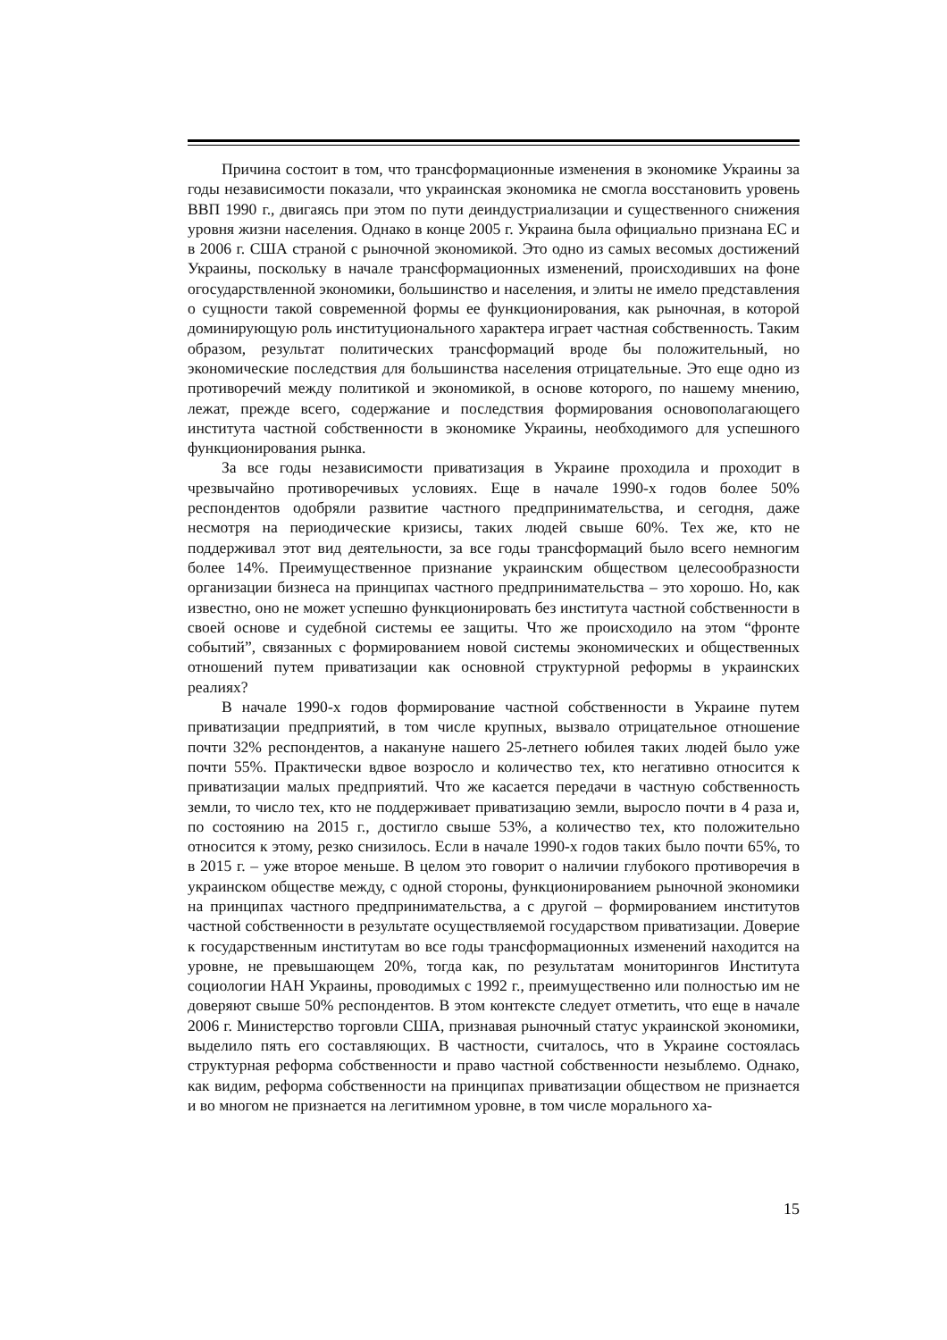Причина состоит в том, что трансформационные изменения в экономике Украины за годы независимости показали, что украинская экономика не смогла восстановить уровень ВВП 1990 г., двигаясь при этом по пути деиндустриализации и существенного снижения уровня жизни населения. Однако в конце 2005 г. Украина была официально признана ЕС и в 2006 г. США страной с рыночной экономикой. Это одно из самых весомых достижений Украины, поскольку в начале трансформационных изменений, происходивших на фоне огосударствленной экономики, большинство и населения, и элиты не имело представления о сущности такой современной формы ее функционирования, как рыночная, в которой доминирующую роль институционального характера играет частная собственность. Таким образом, результат политических трансформаций вроде бы положительный, но экономические последствия для большинства населения отрицательные. Это еще одно из противоречий между политикой и экономикой, в основе которого, по нашему мнению, лежат, прежде всего, содержание и последствия формирования основополагающего института частной собственности в экономике Украины, необходимого для успешного функционирования рынка.
За все годы независимости приватизация в Украине проходила и проходит в чрезвычайно противоречивых условиях. Еще в начале 1990-х годов более 50% респондентов одобряли развитие частного предпринимательства, и сегодня, даже несмотря на периодические кризисы, таких людей свыше 60%. Тех же, кто не поддерживал этот вид деятельности, за все годы трансформаций было всего немногим более 14%. Преимущественное признание украинским обществом целесообразности организации бизнеса на принципах частного предпринимательства – это хорошо. Но, как известно, оно не может успешно функционировать без института частной собственности в своей основе и судебной системы ее защиты. Что же происходило на этом “фронте событий”, связанных с формированием новой системы экономических и общественных отношений путем приватизации как основной структурной реформы в украинских реалиях?
В начале 1990-х годов формирование частной собственности в Украине путем приватизации предприятий, в том числе крупных, вызвало отрицательное отношение почти 32% респондентов, а накануне нашего 25-летнего юбилея таких людей было уже почти 55%. Практически вдвое возросло и количество тех, кто негативно относится к приватизации малых предприятий. Что же касается передачи в частную собственность земли, то число тех, кто не поддерживает приватизацию земли, выросло почти в 4 раза и, по состоянию на 2015 г., достигло свыше 53%, а количество тех, кто положительно относится к этому, резко снизилось. Если в начале 1990-х годов таких было почти 65%, то в 2015 г. – уже второе меньше. В целом это говорит о наличии глубокого противоречия в украинском обществе между, с одной стороны, функционированием рыночной экономики на принципах частного предпринимательства, а с другой – формированием институтов частной собственности в результате осуществляемой государством приватизации. Доверие к государственным институтам во все годы трансформационных изменений находится на уровне, не превышающем 20%, тогда как, по результатам мониторингов Института социологии НАН Украины, проводимых с 1992 г., преимущественно или полностью им не доверяют свыше 50% респондентов. В этом контексте следует отметить, что еще в начале 2006 г. Министерство торговли США, признавая рыночный статус украинской экономики, выделило пять его составляющих. В частности, считалось, что в Украине состоялась структурная реформа собственности и право частной собственности незыблемо. Однако, как видим, реформа собственности на принципах приватизации обществом не признается и во многом не признается на легитимном уровне, в том числе морального ха-
15